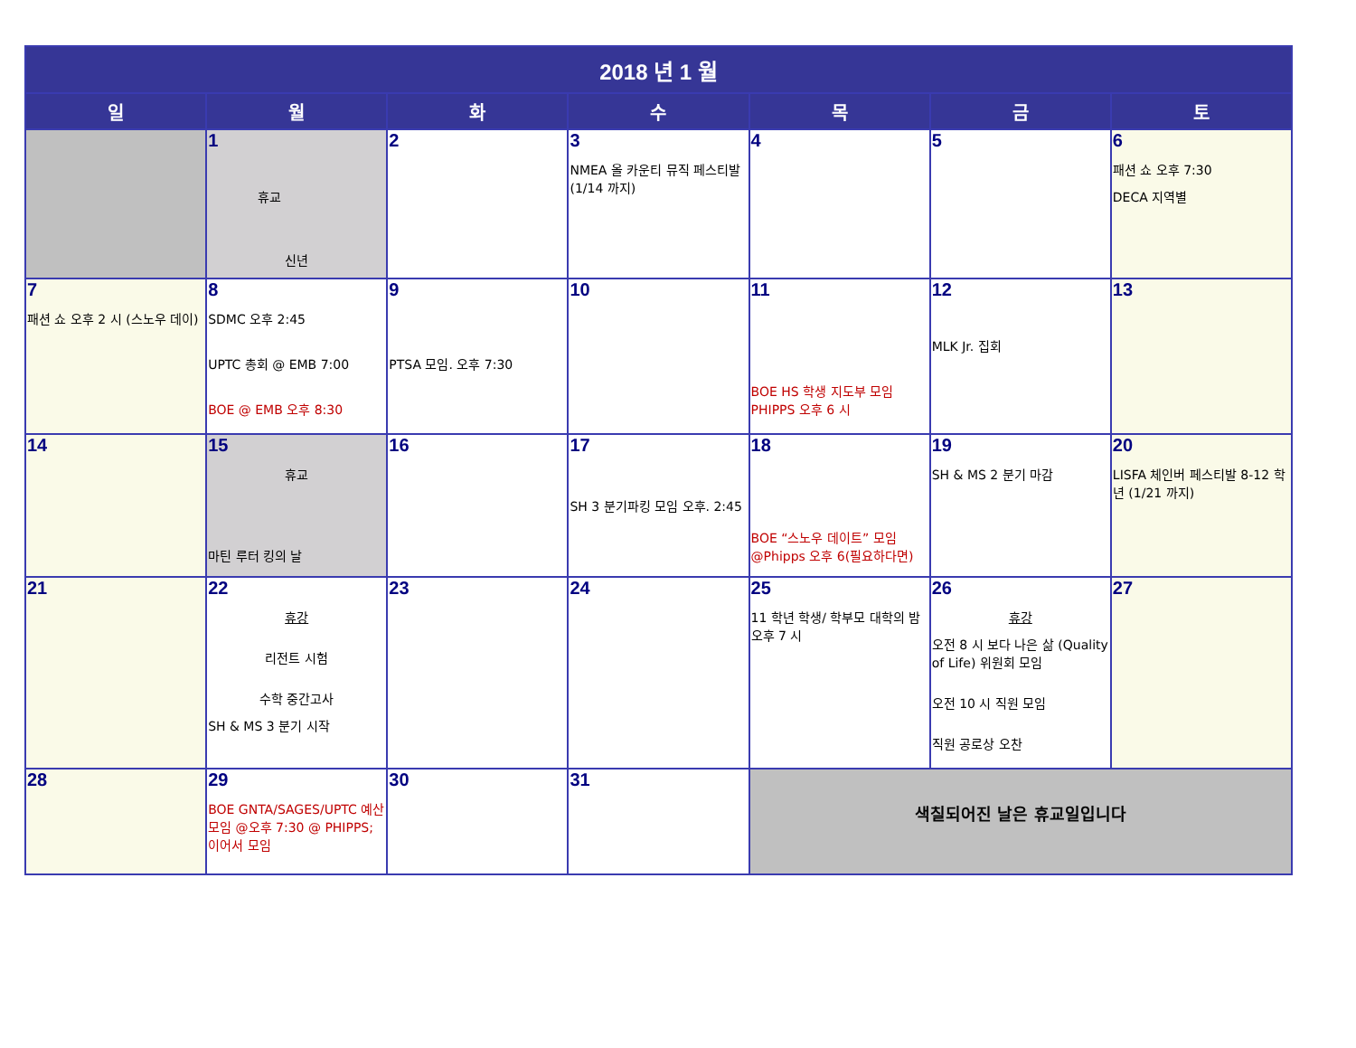| 2018 년 1 월 | | | | | | |
| 일 | 월 | 화 | 수 | 목 | 금 | 토 |
| | 1 휴교 신년 | 2 | 3 NMEA 올 카운티 뮤직 페스티발 (1/14 까지) | 4 | 5 | 6 패션 쇼 오후 7:30 DECA 지역별 |
| 7 패션 쇼 오후 2 시 (스노우 데이) | 8 SDMC 오후 2:45 UPTC 총회 @ EMB 7:00 BOE @ EMB 오후 8:30 | 9 PTSA 모임. 오후 7:30 | 10 | 11 BOE HS 학생 지도부 모임 PHIPPS 오후 6 시 | 12 MLK Jr. 집회 | 13 |
| 14 | 15 휴교 마틴 루터 킹의 날 | 16 | 17 SH 3 분기파킹 모임 오후. 2:45 | 18 BOE “스노우 데이트” 모임 @Phipps 오후 6(필요하다면) | 19 SH & MS 2 분기 마감 | 20 LISFA 체인버 페스티발 8-12 학년 (1/21 까지) |
| 21 | 22 휴강 리전트 시험 수학 중간고사 SH & MS 3 분기 시작 | 23 | 24 | 25 11 학년 학생/ 학부모 대학의 밤 오후 7 시 | 26 휴강 오전 8 시 보다 나은 삶 (Quality of Life) 위원회 모임 오전 10 시 직원 모임 직원 공로상 오찬 | 27 |
| 28 | 29 BOE GNTA/SAGES/UPTC 예산 모임 @오후 7:30 @ PHIPPS; 이어서 모임 | 30 | 31 | 색칠되어진 날은 휴교일입니다 | | |